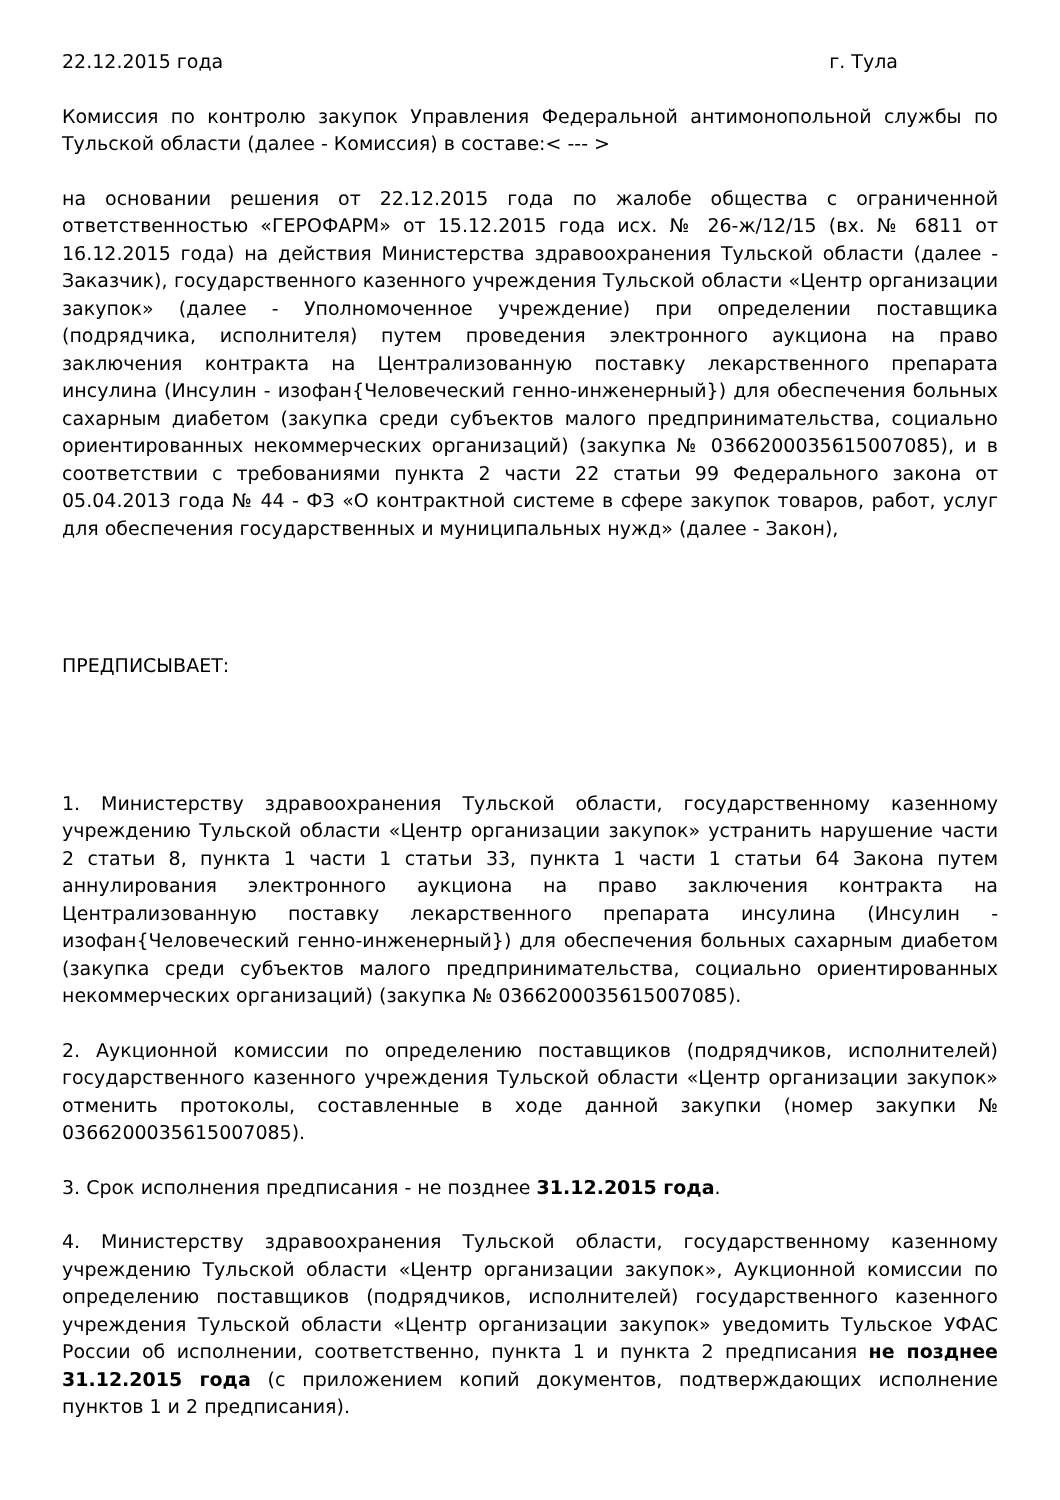22.12.2015 года г. Тула
Комиссия по контролю закупок Управления Федеральной антимонопольной службы по Тульской области (далее - Комиссия) в составе:< --- >
на основании решения от 22.12.2015 года по жалобе общества с ограниченной ответственностью «ГЕРОФАРМ» от 15.12.2015 года исх. № 26-ж/12/15 (вх. № 6811 от 16.12.2015 года) на действия Министерства здравоохранения Тульской области (далее - Заказчик), государственного казенного учреждения Тульской области «Центр организации закупок» (далее - Уполномоченное учреждение) при определении поставщика (подрядчика, исполнителя) путем проведения электронного аукциона на право заключения контракта на Централизованную поставку лекарственного препарата инсулина (Инсулин - изофан{Человеческий генно-инженерный}) для обеспечения больных сахарным диабетом (закупка среди субъектов малого предпринимательства, социально ориентированных некоммерческих организаций) (закупка № 0366200035615007085), и в соответствии с требованиями пункта 2 части 22 статьи 99 Федерального закона от 05.04.2013 года № 44 - ФЗ «О контрактной системе в сфере закупок товаров, работ, услуг для обеспечения государственных и муниципальных нужд» (далее - Закон),
ПРЕДПИСЫВАЕТ:
1. Министерству здравоохранения Тульской области, государственному казенному учреждению Тульской области «Центр организации закупок» устранить нарушение части 2 статьи 8, пункта 1 части 1 статьи 33, пункта 1 части 1 статьи 64 Закона путем аннулирования электронного аукциона на право заключения контракта на Централизованную поставку лекарственного препарата инсулина (Инсулин - изофан{Человеческий генно-инженерный}) для обеспечения больных сахарным диабетом (закупка среди субъектов малого предпринимательства, социально ориентированных некоммерческих организаций) (закупка № 0366200035615007085).
2. Аукционной комиссии по определению поставщиков (подрядчиков, исполнителей) государственного казенного учреждения Тульской области «Центр организации закупок» отменить протоколы, составленные в ходе данной закупки (номер закупки № 0366200035615007085).
3. Срок исполнения предписания - не позднее 31.12.2015 года.
4. Министерству здравоохранения Тульской области, государственному казенному учреждению Тульской области «Центр организации закупок», Аукционной комиссии по определению поставщиков (подрядчиков, исполнителей) государственного казенного учреждения Тульской области «Центр организации закупок» уведомить Тульское УФАС России об исполнении, соответственно, пункта 1 и пункта 2 предписания не позднее 31.12.2015 года (с приложением копий документов, подтверждающих исполнение пунктов 1 и 2 предписания).